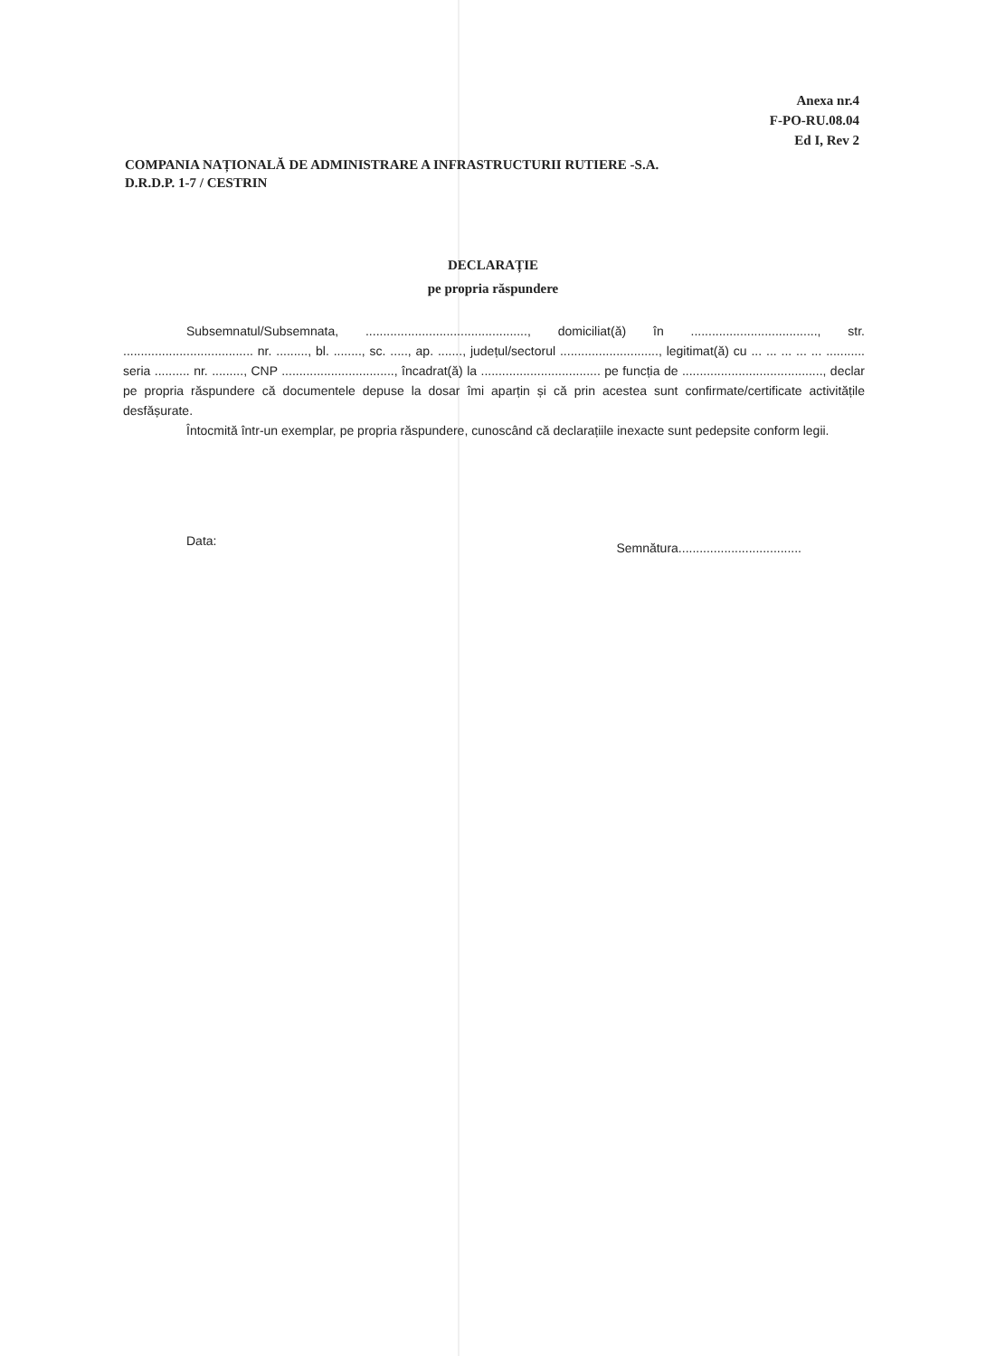Anexa nr.4
F-PO-RU.08.04
Ed I, Rev 2
COMPANIA NAȚIONALĂ DE ADMINISTRARE A INFRASTRUCTURII RUTIERE -S.A.
D.R.D.P. 1-7 / CESTRIN
DECLARAȚIE
pe propria răspundere
Subsemnatul/Subsemnata, .............................................., domiciliat(ă) în ...................................., str. ..................................... nr. ........., bl. ........, sc. ....., ap. ......., județul/sectorul ............................, legitimat(ă) cu ... ... ... ... ... ........... seria .......... nr. ........., CNP ................................, încadrat(ă) la .................................. pe funcția de ........................................, declar pe propria răspundere că documentele depuse la dosar îmi aparțin și că prin acestea sunt confirmate/certificate activitățile desfășurate.
Întocmită într-un exemplar, pe propria răspundere, cunoscând că declarațiile inexacte sunt pedepsite conform legii.
Data: Semnătura...................................